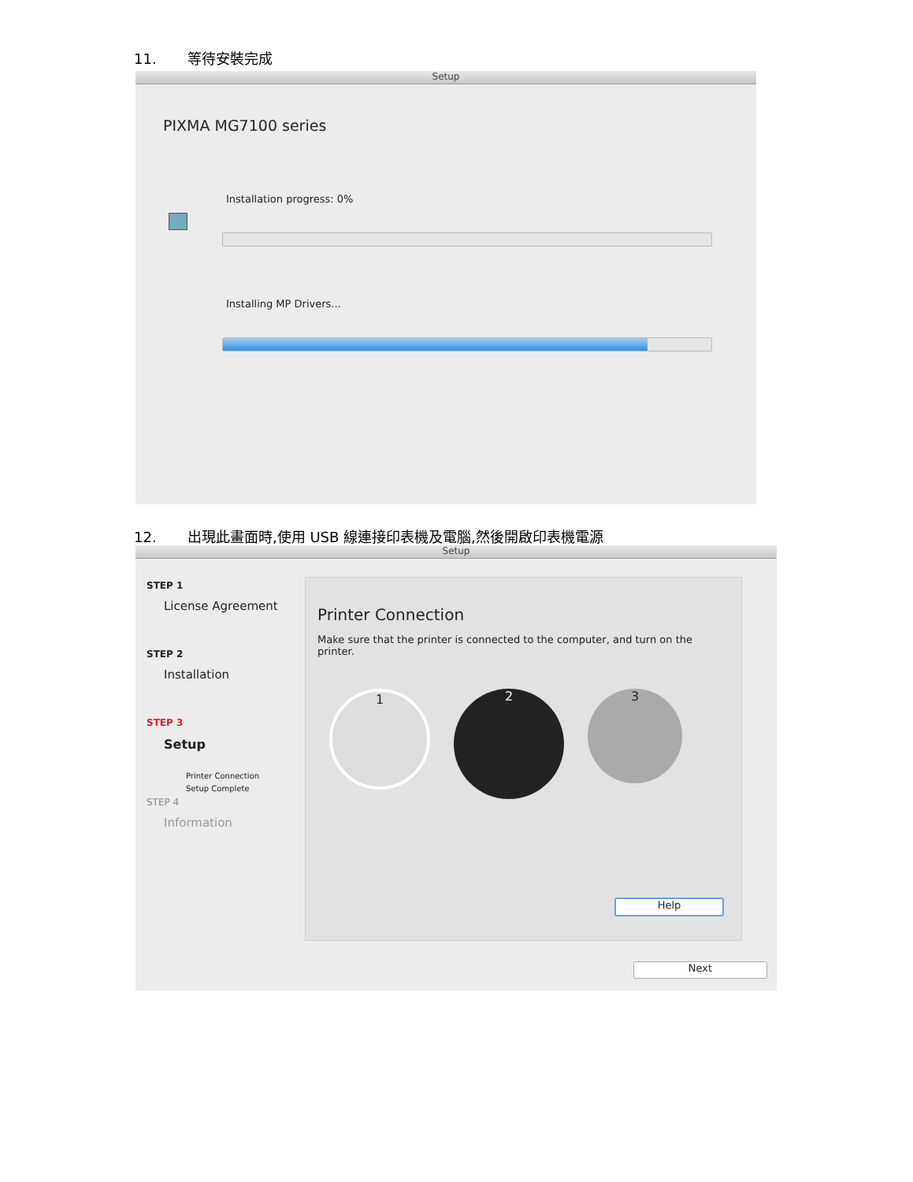11. 等待安裝完成
Setup
PIXMA MG7100 series
Installation progress: 0%
Installing MP Drivers...
12. 出現此畫面時,使用 USB 線連接印表機及電腦,然後開啟印表機電源
Setup
STEP 1
License Agreement
STEP 2
Installation
STEP 3
Setup
Printer Connection
Setup Complete
STEP 4
Information
Printer Connection
Make sure that the printer is connected to the computer, and turn on the printer.
1
2
3
Help
Next